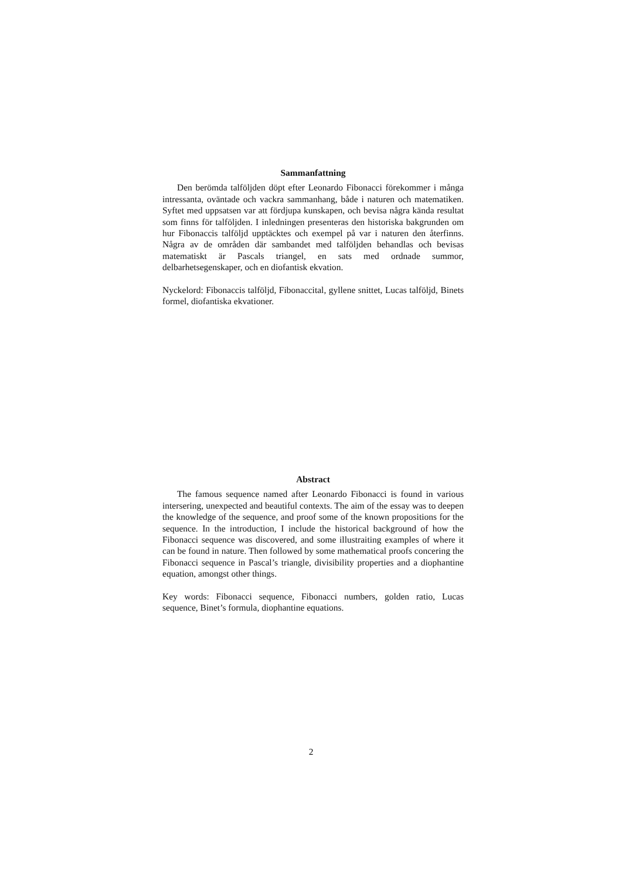Sammanfattning
Den berömda talföljden döpt efter Leonardo Fibonacci förekommer i många intressanta, oväntade och vackra sammanhang, både i naturen och matematiken. Syftet med uppsatsen var att fördjupa kunskapen, och bevisa några kända resultat som finns för talföljden. I inledningen presenteras den historiska bakgrunden om hur Fibonaccis talföljd upptäcktes och exempel på var i naturen den återfinns. Några av de områden där sambandet med talföljden behandlas och bevisas matematiskt är Pascals triangel, en sats med ordnade summor, delbarhetsegenskaper, och en diofantisk ekvation.
Nyckelord: Fibonaccis talföljd, Fibonaccital, gyllene snittet, Lucas talföljd, Binets formel, diofantiska ekvationer.
Abstract
The famous sequence named after Leonardo Fibonacci is found in various intersering, unexpected and beautiful contexts. The aim of the essay was to deepen the knowledge of the sequence, and proof some of the known propositions for the sequence. In the introduction, I include the historical background of how the Fibonacci sequence was discovered, and some illustraiting examples of where it can be found in nature. Then followed by some mathematical proofs concering the Fibonacci sequence in Pascal’s triangle, divisibility properties and a diophantine equation, amongst other things.
Key words: Fibonacci sequence, Fibonacci numbers, golden ratio, Lucas sequence, Binet’s formula, diophantine equations.
2